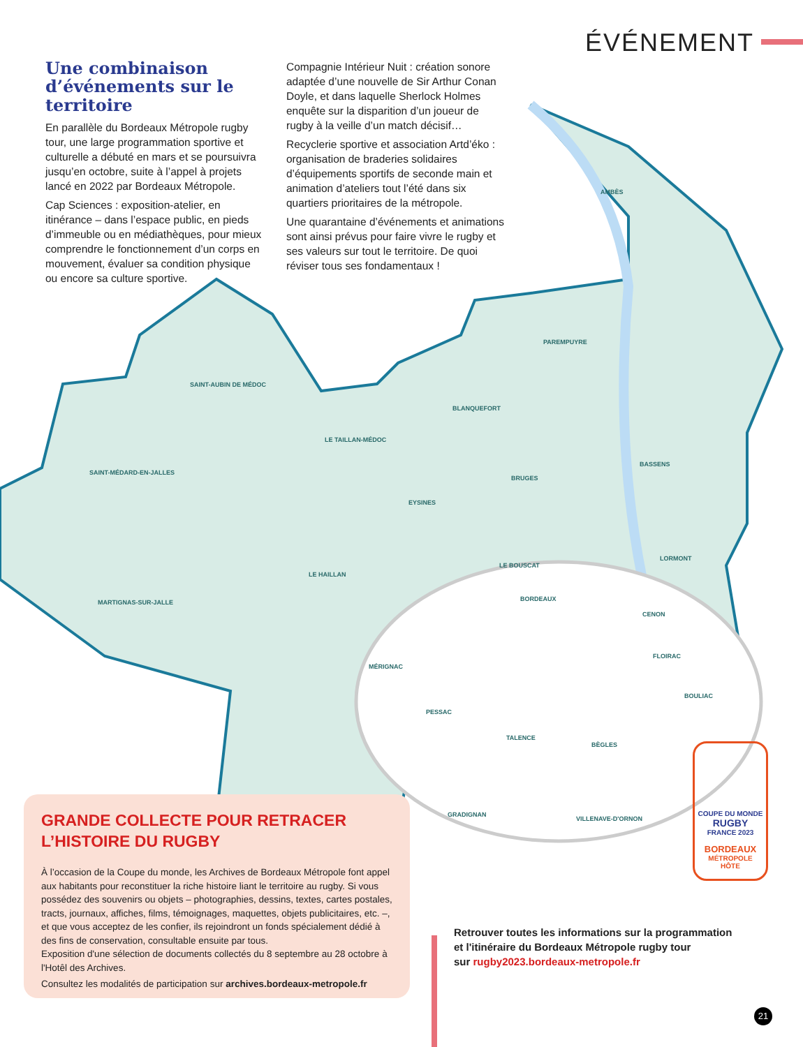ÉVÉNEMENT
AMBÈS
PAREMPUYRE
SAINT-AUBIN DE MÉDOC
BLANQUEFORT
LE TAILLAN-MÉDOC
SAINT-MÉDARD-EN-JALLES
BRUGES
BASSENS
EYSINES
LE BOUSCAT
LORMONT
LE HAILLAN
BORDEAUX
MARTIGNAS-SUR-JALLE
CENON
MÉRIGNAC
FLOIRAC
BOULIAC
PESSAC
TALENCE
BÈGLES
GRADIGNAN
VILLENAVE-D'ORNON
Une combinaison d’événements sur le territoire
En parallèle du Bordeaux Métropole rugby tour, une large programmation sportive et culturelle a débuté en mars et se poursuivra jusqu’en octobre, suite à l’appel à projets lancé en 2022 par Bordeaux Métropole.
Cap Sciences : exposition-atelier, en itinérance – dans l’espace public, en pieds d’immeuble ou en médiathèques, pour mieux comprendre le fonctionnement d’un corps en mouvement, évaluer sa condition physique ou encore sa culture sportive.
Compagnie Intérieur Nuit : création sonore adaptée d’une nouvelle de Sir Arthur Conan Doyle, et dans laquelle Sherlock Holmes enquête sur la disparition d’un joueur de rugby à la veille d’un match décisif…
Recyclerie sportive et association Artd’éko : organisation de braderies solidaires d’équipements sportifs de seconde main et animation d’ateliers tout l’été dans six quartiers prioritaires de la métropole.
Une quarantaine d’événements et animations sont ainsi prévus pour faire vivre le rugby et ses valeurs sur tout le territoire. De quoi réviser tous ses fondamentaux !
COUPE DU MONDE
RUGBY
FRANCE 2023
BORDEAUX
MÉTROPOLE
HÔTE
GRANDE COLLECTE POUR RETRACER
L’HISTOIRE DU RUGBY
À l’occasion de la Coupe du monde, les Archives de Bordeaux Métropole font appel aux habitants pour reconstituer la riche histoire liant le territoire au rugby. Si vous possédez des souvenirs ou objets – photographies, dessins, textes, cartes postales, tracts, journaux, affiches, films, témoignages, maquettes, objets publicitaires, etc. –, et que vous acceptez de les confier, ils rejoindront un fonds spécialement dédié à des fins de conservation, consultable ensuite par tous.
Exposition d'une sélection de documents collectés du 8 septembre au 28 octobre à l'Hotêl des Archives.
Consultez les modalités de participation sur archives.bordeaux-metropole.fr
Retrouver toutes les informations sur la programmation
et l'itinéraire du Bordeaux Métropole rugby tour
sur rugby2023.bordeaux-metropole.fr
21